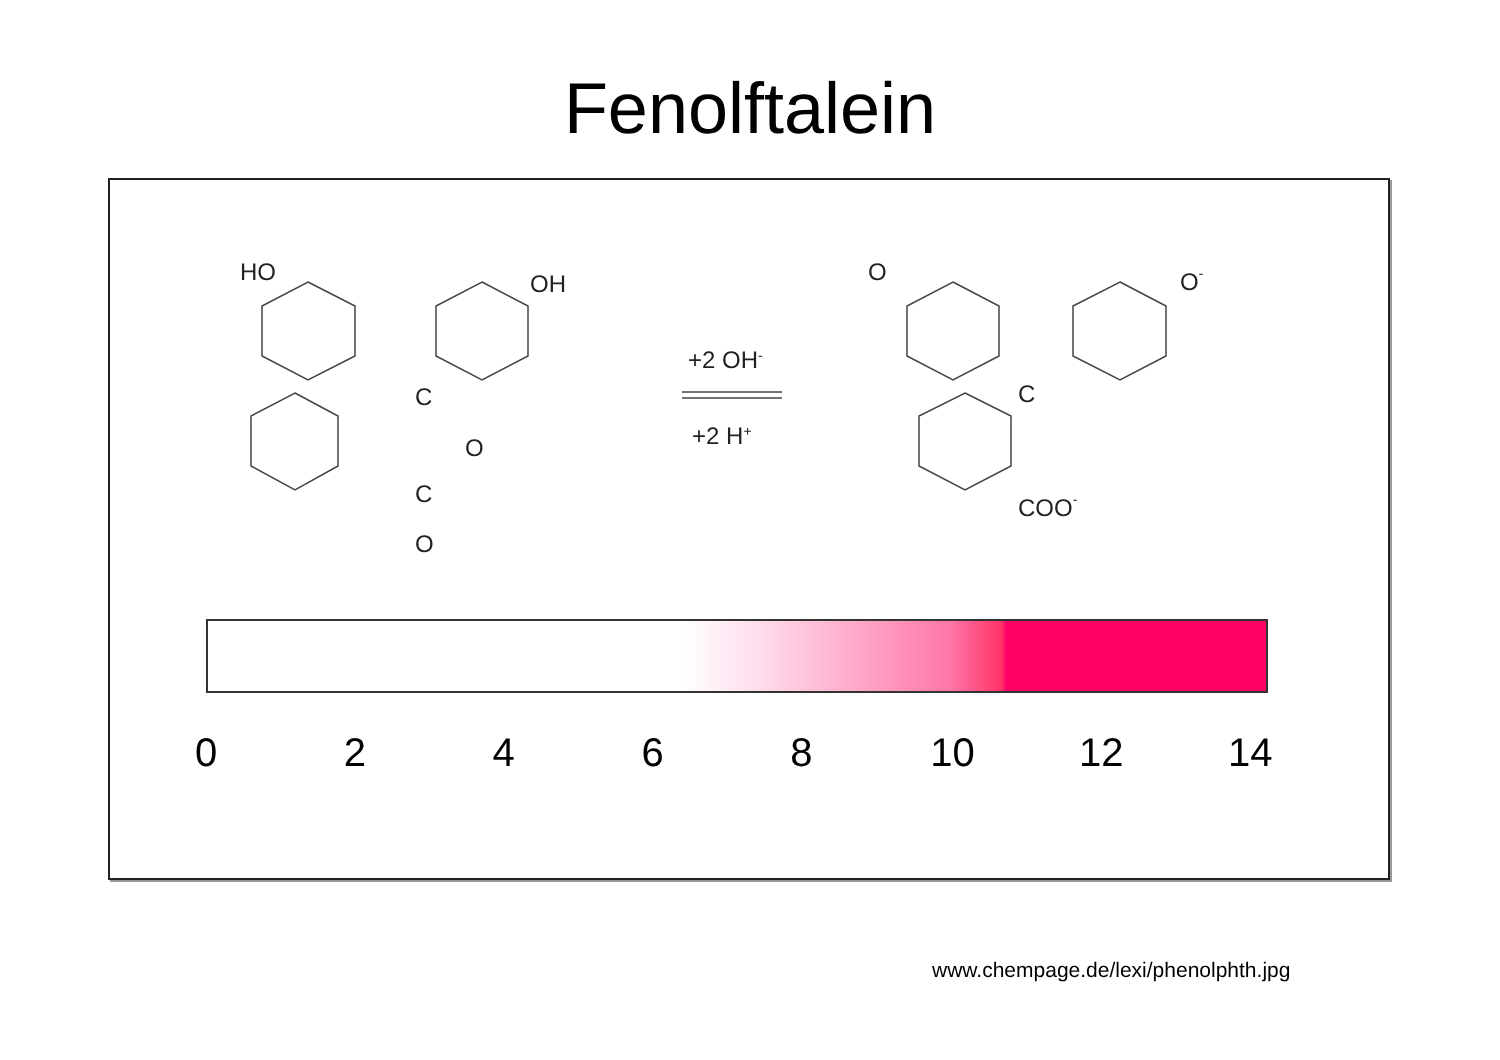Fenolftalein
HO
OH
C
O
C
O
+2 OH-
+2 H+
O
O-
C
COO-
02468 10 12 14
www.chempage.de/lexi/phenolphth.jpg